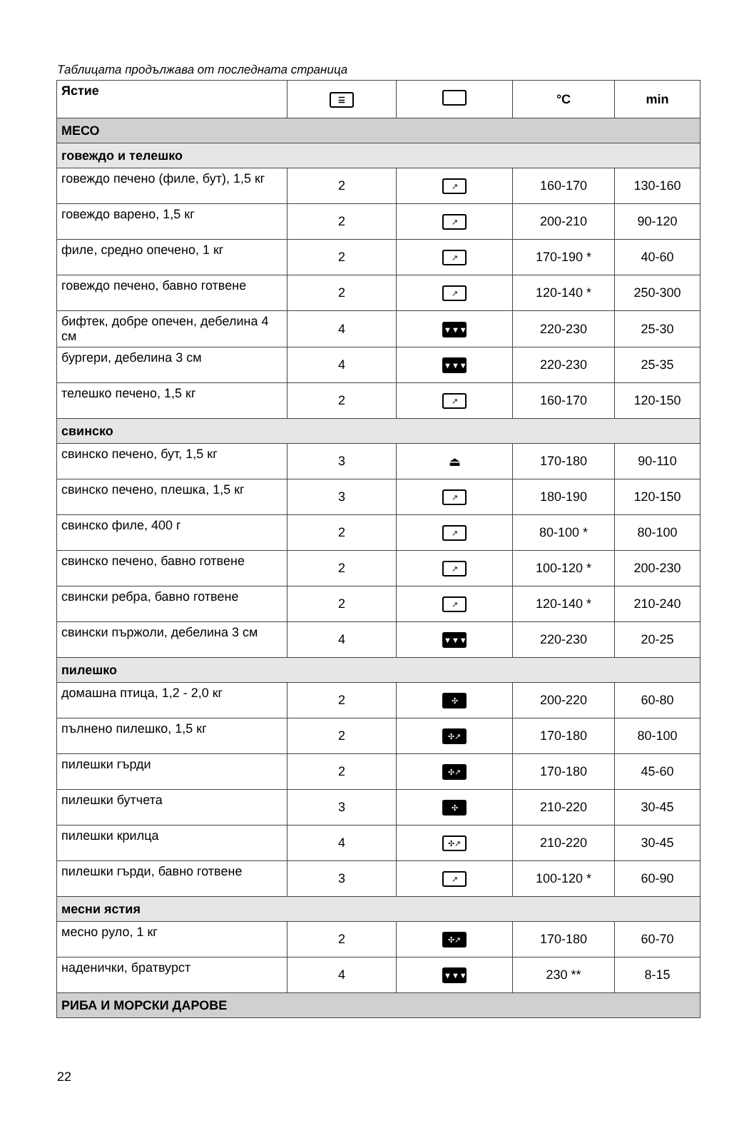Таблицата продължава от последната страница
| Ястие | ☰ | | °C | min |
| --- | --- | --- | --- | --- |
| МЕСО | | | | |
| говеждо и телешко | | | | |
| говеждо печено (филе, бут), 1,5 кг | 2 | ↗ | 160-170 | 130-160 |
| говеждо варено, 1,5 кг | 2 | ↗ | 200-210 | 90-120 |
| филе, средно опечено, 1 кг | 2 | ↗ | 170-190 * | 40-60 |
| говеждо печено, бавно готвене | 2 | ↗ | 120-140 * | 250-300 |
| бифтек, добре опечен, дебелина 4 см | 4 | ▼▼▼ | 220-230 | 25-30 |
| бургери, дебелина 3 см | 4 | ▼▼▼ | 220-230 | 25-35 |
| телешко печено, 1,5 кг | 2 | ↗ | 160-170 | 120-150 |
| свинско | | | | |
| свинско печено, бут, 1,5 кг | 3 | ⏏ | 170-180 | 90-110 |
| свинско печено, плешка, 1,5 кг | 3 | ↗ | 180-190 | 120-150 |
| свинско филе, 400 г | 2 | ↗ | 80-100 * | 80-100 |
| свинско печено, бавно готвене | 2 | ↗ | 100-120 * | 200-230 |
| свински ребра, бавно готвене | 2 | ↗ | 120-140 * | 210-240 |
| свински пържоли, дебелина 3 см | 4 | ▼▼▼ | 220-230 | 20-25 |
| пилешко | | | | |
| домашна птица, 1,2 - 2,0 кг | 2 | ✣ | 200-220 | 60-80 |
| пълнено пилешко, 1,5 кг | 2 | ✣↗ | 170-180 | 80-100 |
| пилешки гърди | 2 | ✣↗ | 170-180 | 45-60 |
| пилешки бутчета | 3 | ✣ | 210-220 | 30-45 |
| пилешки крилца | 4 | ✣↗ | 210-220 | 30-45 |
| пилешки гърди, бавно готвене | 3 | ↗ | 100-120 * | 60-90 |
| месни ястия | | | | |
| месно руло, 1 кг | 2 | ✣↗ | 170-180 | 60-70 |
| наденички, братвурст | 4 | ▼▼▼ | 230 ** | 8-15 |
| РИБА И МОРСКИ ДАРОВЕ | | | | |
22